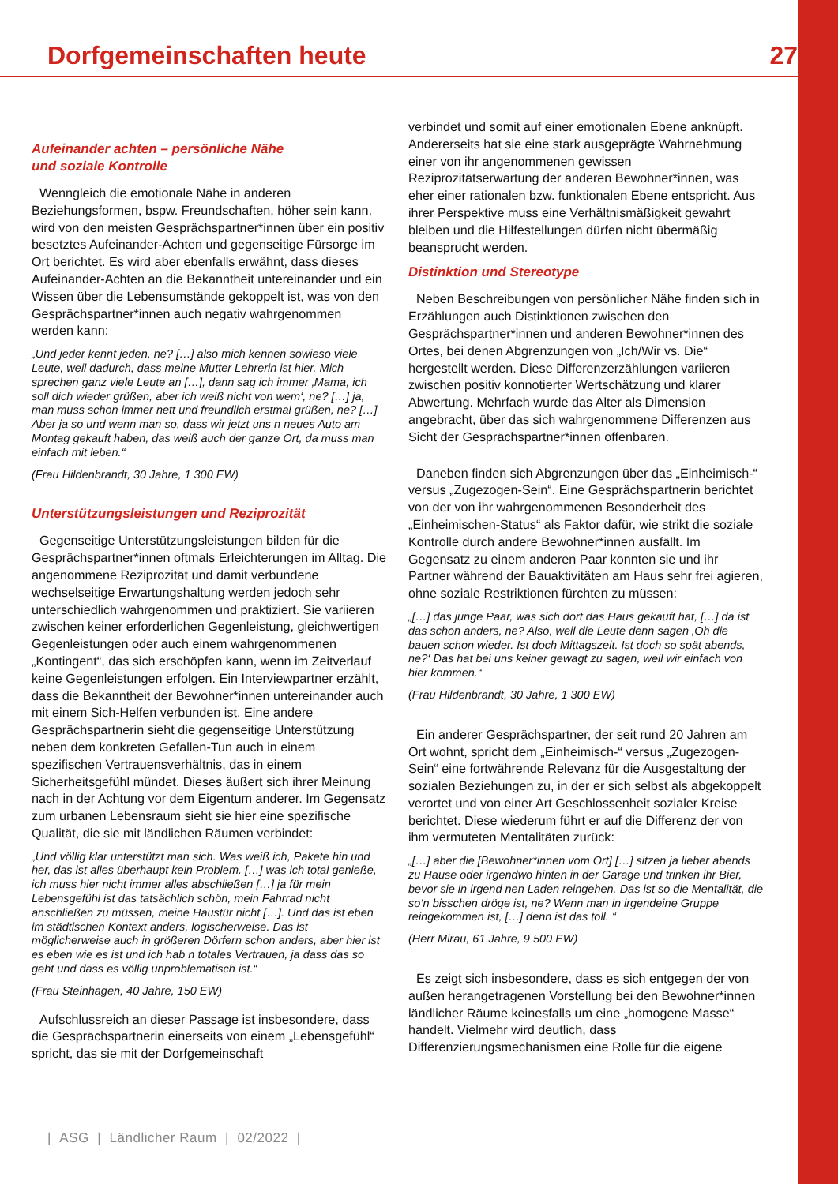Dorfgemeinschaften heute 27
Aufeinander achten – persönliche Nähe
und soziale Kontrolle
Wenngleich die emotionale Nähe in anderen Beziehungsformen, bspw. Freundschaften, höher sein kann, wird von den meisten Gesprächspartner*innen über ein positiv besetztes Aufeinander-Achten und gegenseitige Fürsorge im Ort berichtet. Es wird aber ebenfalls erwähnt, dass dieses Aufeinander-Achten an die Bekanntheit untereinander und ein Wissen über die Lebensumstände gekoppelt ist, was von den Gesprächspartner*innen auch negativ wahrgenommen werden kann:
„Und jeder kennt jeden, ne? […] also mich kennen sowieso viele Leute, weil dadurch, dass meine Mutter Lehrerin ist hier. Mich sprechen ganz viele Leute an […], dann sag ich immer ‚Mama, ich soll dich wieder grüßen, aber ich weiß nicht von wem‘, ne? […] ja, man muss schon immer nett und freundlich erstmal grüßen, ne? […] Aber ja so und wenn man so, dass wir jetzt uns n neues Auto am Montag gekauft haben, das weiß auch der ganze Ort, da muss man einfach mit leben.“
(Frau Hildenbrandt, 30 Jahre, 1 300 EW)
Unterstützungsleistungen und Reziprozität
Gegenseitige Unterstützungsleistungen bilden für die Gesprächspartner*innen oftmals Erleichterungen im Alltag. Die angenommene Reziprozität und damit verbundene wechselseitige Erwartungshaltung werden jedoch sehr unterschiedlich wahrgenommen und praktiziert. Sie variieren zwischen keiner erforderlichen Gegenleistung, gleichwertigen Gegenleistungen oder auch einem wahrgenommenen „Kontingent“, das sich erschöpfen kann, wenn im Zeitverlauf keine Gegenleistungen erfolgen. Ein Interviewpartner erzählt, dass die Bekanntheit der Bewohner*innen untereinander auch mit einem Sich-Helfen verbunden ist. Eine andere Gesprächspartnerin sieht die gegenseitige Unterstützung neben dem konkreten Gefallen-Tun auch in einem spezifischen Vertrauensverhältnis, das in einem Sicherheitsgefühl mündet. Dieses äußert sich ihrer Meinung nach in der Achtung vor dem Eigentum anderer. Im Gegensatz zum urbanen Lebensraum sieht sie hier eine spezifische Qualität, die sie mit ländlichen Räumen verbindet:
„Und völlig klar unterstützt man sich. Was weiß ich, Pakete hin und her, das ist alles überhaupt kein Problem. […] was ich total genieße, ich muss hier nicht immer alles abschließen […] ja für mein Lebensgefühl ist das tatsächlich schön, mein Fahrrad nicht anschließen zu müssen, meine Haustür nicht […]. Und das ist eben im städtischen Kontext anders, logischerweise. Das ist möglicherweise auch in größeren Dörfern schon anders, aber hier ist es eben wie es ist und ich hab n totales Vertrauen, ja dass das so geht und dass es völlig unproblematisch ist.“
(Frau Steinhagen, 40 Jahre, 150 EW)
Aufschlussreich an dieser Passage ist insbesondere, dass die Gesprächspartnerin einerseits von einem „Lebensgefühl“ spricht, das sie mit der Dorfgemeinschaft
verbindet und somit auf einer emotionalen Ebene anknüpft. Andererseits hat sie eine stark ausgeprägte Wahrnehmung einer von ihr angenommenen gewissen Reziprozitätserwartung der anderen Bewohner*innen, was eher einer rationalen bzw. funktionalen Ebene entspricht. Aus ihrer Perspektive muss eine Verhältnismäßigkeit gewahrt bleiben und die Hilfestellungen dürfen nicht übermäßig beansprucht werden.
Distinktion und Stereotype
Neben Beschreibungen von persönlicher Nähe finden sich in Erzählungen auch Distinktionen zwischen den Gesprächspartner*innen und anderen Bewohner*innen des Ortes, bei denen Abgrenzungen von „Ich/Wir vs. Die“ hergestellt werden. Diese Differenzerzählungen variieren zwischen positiv konnotierter Wertschätzung und klarer Abwertung. Mehrfach wurde das Alter als Dimension angebracht, über das sich wahrgenommene Differenzen aus Sicht der Gesprächspartner*innen offenbaren.
Daneben finden sich Abgrenzungen über das „Einheimisch-“ versus „Zugezogen-Sein“. Eine Gesprächspartnerin berichtet von der von ihr wahrgenommenen Besonderheit des „Einheimischen-Status“ als Faktor dafür, wie strikt die soziale Kontrolle durch andere Bewohner*innen ausfällt. Im Gegensatz zu einem anderen Paar konnten sie und ihr Partner während der Bauaktivitäten am Haus sehr frei agieren, ohne soziale Restriktionen fürchten zu müssen:
„[…] das junge Paar, was sich dort das Haus gekauft hat, […] da ist das schon anders, ne? Also, weil die Leute denn sagen ‚Oh die bauen schon wieder. Ist doch Mittagszeit. Ist doch so spät abends, ne?‘ Das hat bei uns keiner gewagt zu sagen, weil wir einfach von hier kommen.“
(Frau Hildenbrandt, 30 Jahre, 1 300 EW)
Ein anderer Gesprächspartner, der seit rund 20 Jahren am Ort wohnt, spricht dem „Einheimisch-“ versus „Zugezogen-Sein“ eine fortwährende Relevanz für die Ausgestaltung der sozialen Beziehungen zu, in der er sich selbst als abgekoppelt verortet und von einer Art Geschlossenheit sozialer Kreise berichtet. Diese wiederum führt er auf die Differenz der von ihm vermuteten Mentalitäten zurück:
„[…] aber die [Bewohner*innen vom Ort] […] sitzen ja lieber abends zu Hause oder irgendwo hinten in der Garage und trinken ihr Bier, bevor sie in irgend nen Laden reingehen. Das ist so die Mentalität, die so‘n bisschen dröge ist, ne? Wenn man in irgendeine Gruppe reingekommen ist, […] denn ist das toll. “
(Herr Mirau, 61 Jahre, 9 500 EW)
Es zeigt sich insbesondere, dass es sich entgegen der von außen herangetragenen Vorstellung bei den Bewohner*innen ländlicher Räume keinesfalls um eine „homogene Masse“ handelt. Vielmehr wird deutlich, dass Differenzierungsmechanismen eine Rolle für die eigene
| ASG | Ländlicher Raum | 02/2022 |